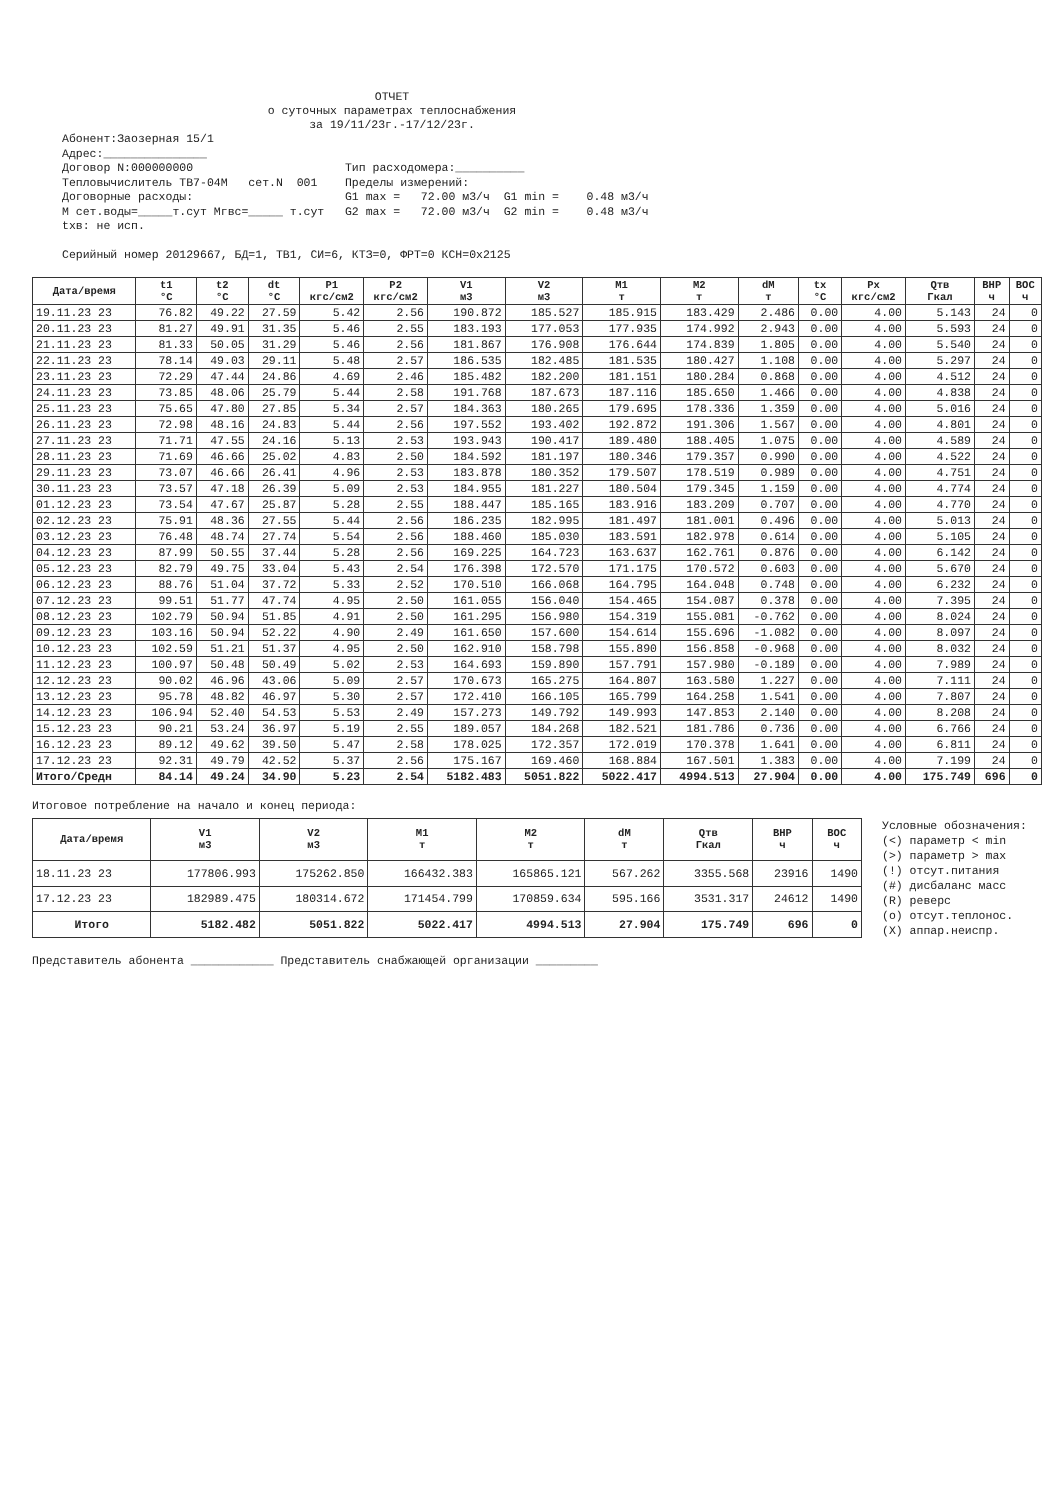ОТЧЕТ
о суточных параметрах теплоснабжения
за 19/11/23г.-17/12/23г.
Абонент:Заозерная 15/1 Адрес:_______________ Договор N:000000000 Тип расходомера:__________ Тепловычислитель ТВ7-04М сет.N 001 Пределы измерений: Договорные расходы: G1 max = 72.00 м3/ч G1 min = 0.48 м3/ч М сет.воды=_____т.сут Мгвс=_____ т.сут G2 max = 72.00 м3/ч G2 min = 0.48 м3/ч txв: не исп. Серийный номер 20129667, БД=1, ТВ1, СИ=6, КТЗ=0, ФРТ=0 КСН=0x2125
| Дата/время | t1 °C | t2 °C | dt °C | P1 кгс/см2 | P2 кгс/см2 | V1 м3 | V2 м3 | M1 т | M2 т | dM т | tx °C | Px кгс/см2 | Qтв Гкал | ВНР ч | ВОС ч |
| --- | --- | --- | --- | --- | --- | --- | --- | --- | --- | --- | --- | --- | --- | --- | --- |
| 19.11.23 23 | 76.82 | 49.22 | 27.59 | 5.42 | 2.56 | 190.872 | 185.527 | 185.915 | 183.429 | 2.486 | 0.00 | 4.00 | 5.143 | 24 | 0 |
| 20.11.23 23 | 81.27 | 49.91 | 31.35 | 5.46 | 2.55 | 183.193 | 177.053 | 177.935 | 174.992 | 2.943 | 0.00 | 4.00 | 5.593 | 24 | 0 |
| 21.11.23 23 | 81.33 | 50.05 | 31.29 | 5.46 | 2.56 | 181.867 | 176.908 | 176.644 | 174.839 | 1.805 | 0.00 | 4.00 | 5.540 | 24 | 0 |
| 22.11.23 23 | 78.14 | 49.03 | 29.11 | 5.48 | 2.57 | 186.535 | 182.485 | 181.535 | 180.427 | 1.108 | 0.00 | 4.00 | 5.297 | 24 | 0 |
| 23.11.23 23 | 72.29 | 47.44 | 24.86 | 4.69 | 2.46 | 185.482 | 182.200 | 181.151 | 180.284 | 0.868 | 0.00 | 4.00 | 4.512 | 24 | 0 |
| 24.11.23 23 | 73.85 | 48.06 | 25.79 | 5.44 | 2.58 | 191.768 | 187.673 | 187.116 | 185.650 | 1.466 | 0.00 | 4.00 | 4.838 | 24 | 0 |
| 25.11.23 23 | 75.65 | 47.80 | 27.85 | 5.34 | 2.57 | 184.363 | 180.265 | 179.695 | 178.336 | 1.359 | 0.00 | 4.00 | 5.016 | 24 | 0 |
| 26.11.23 23 | 72.98 | 48.16 | 24.83 | 5.44 | 2.56 | 197.552 | 193.402 | 192.872 | 191.306 | 1.567 | 0.00 | 4.00 | 4.801 | 24 | 0 |
| 27.11.23 23 | 71.71 | 47.55 | 24.16 | 5.13 | 2.53 | 193.943 | 190.417 | 189.480 | 188.405 | 1.075 | 0.00 | 4.00 | 4.589 | 24 | 0 |
| 28.11.23 23 | 71.69 | 46.66 | 25.02 | 4.83 | 2.50 | 184.592 | 181.197 | 180.346 | 179.357 | 0.990 | 0.00 | 4.00 | 4.522 | 24 | 0 |
| 29.11.23 23 | 73.07 | 46.66 | 26.41 | 4.96 | 2.53 | 183.878 | 180.352 | 179.507 | 178.519 | 0.989 | 0.00 | 4.00 | 4.751 | 24 | 0 |
| 30.11.23 23 | 73.57 | 47.18 | 26.39 | 5.09 | 2.53 | 184.955 | 181.227 | 180.504 | 179.345 | 1.159 | 0.00 | 4.00 | 4.774 | 24 | 0 |
| 01.12.23 23 | 73.54 | 47.67 | 25.87 | 5.28 | 2.55 | 188.447 | 185.165 | 183.916 | 183.209 | 0.707 | 0.00 | 4.00 | 4.770 | 24 | 0 |
| 02.12.23 23 | 75.91 | 48.36 | 27.55 | 5.44 | 2.56 | 186.235 | 182.995 | 181.497 | 181.001 | 0.496 | 0.00 | 4.00 | 5.013 | 24 | 0 |
| 03.12.23 23 | 76.48 | 48.74 | 27.74 | 5.54 | 2.56 | 188.460 | 185.030 | 183.591 | 182.978 | 0.614 | 0.00 | 4.00 | 5.105 | 24 | 0 |
| 04.12.23 23 | 87.99 | 50.55 | 37.44 | 5.28 | 2.56 | 169.225 | 164.723 | 163.637 | 162.761 | 0.876 | 0.00 | 4.00 | 6.142 | 24 | 0 |
| 05.12.23 23 | 82.79 | 49.75 | 33.04 | 5.43 | 2.54 | 176.398 | 172.570 | 171.175 | 170.572 | 0.603 | 0.00 | 4.00 | 5.670 | 24 | 0 |
| 06.12.23 23 | 88.76 | 51.04 | 37.72 | 5.33 | 2.52 | 170.510 | 166.068 | 164.795 | 164.048 | 0.748 | 0.00 | 4.00 | 6.232 | 24 | 0 |
| 07.12.23 23 | 99.51 | 51.77 | 47.74 | 4.95 | 2.50 | 161.055 | 156.040 | 154.465 | 154.087 | 0.378 | 0.00 | 4.00 | 7.395 | 24 | 0 |
| 08.12.23 23 | 102.79 | 50.94 | 51.85 | 4.91 | 2.50 | 161.295 | 156.980 | 154.319 | 155.081 | -0.762 | 0.00 | 4.00 | 8.024 | 24 | 0 |
| 09.12.23 23 | 103.16 | 50.94 | 52.22 | 4.90 | 2.49 | 161.650 | 157.600 | 154.614 | 155.696 | -1.082 | 0.00 | 4.00 | 8.097 | 24 | 0 |
| 10.12.23 23 | 102.59 | 51.21 | 51.37 | 4.95 | 2.50 | 162.910 | 158.798 | 155.890 | 156.858 | -0.968 | 0.00 | 4.00 | 8.032 | 24 | 0 |
| 11.12.23 23 | 100.97 | 50.48 | 50.49 | 5.02 | 2.53 | 164.693 | 159.890 | 157.791 | 157.980 | -0.189 | 0.00 | 4.00 | 7.989 | 24 | 0 |
| 12.12.23 23 | 90.02 | 46.96 | 43.06 | 5.09 | 2.57 | 170.673 | 165.275 | 164.807 | 163.580 | 1.227 | 0.00 | 4.00 | 7.111 | 24 | 0 |
| 13.12.23 23 | 95.78 | 48.82 | 46.97 | 5.30 | 2.57 | 172.410 | 166.105 | 165.799 | 164.258 | 1.541 | 0.00 | 4.00 | 7.807 | 24 | 0 |
| 14.12.23 23 | 106.94 | 52.40 | 54.53 | 5.53 | 2.49 | 157.273 | 149.792 | 149.993 | 147.853 | 2.140 | 0.00 | 4.00 | 8.208 | 24 | 0 |
| 15.12.23 23 | 90.21 | 53.24 | 36.97 | 5.19 | 2.55 | 189.057 | 184.268 | 182.521 | 181.786 | 0.736 | 0.00 | 4.00 | 6.766 | 24 | 0 |
| 16.12.23 23 | 89.12 | 49.62 | 39.50 | 5.47 | 2.58 | 178.025 | 172.357 | 172.019 | 170.378 | 1.641 | 0.00 | 4.00 | 6.811 | 24 | 0 |
| 17.12.23 23 | 92.31 | 49.79 | 42.52 | 5.37 | 2.56 | 175.167 | 169.460 | 168.884 | 167.501 | 1.383 | 0.00 | 4.00 | 7.199 | 24 | 0 |
| Итого/Средн | 84.14 | 49.24 | 34.90 | 5.23 | 2.54 | 5182.483 | 5051.822 | 5022.417 | 4994.513 | 27.904 | 0.00 | 4.00 | 175.749 | 696 | 0 |
Итоговое потребление на начало и конец периода:
| Дата/время | V1 м3 | V2 м3 | M1 т | M2 т | dM т | Qтв Гкал | ВНР ч | ВОС ч |
| --- | --- | --- | --- | --- | --- | --- | --- | --- |
| 18.11.23 23 | 177806.993 | 175262.850 | 166432.383 | 165865.121 | 567.262 | 3355.568 | 23916 | 1490 |
| 17.12.23 23 | 182989.475 | 180314.672 | 171454.799 | 170859.634 | 595.166 | 3531.317 | 24612 | 1490 |
| Итого | 5182.482 | 5051.822 | 5022.417 | 4994.513 | 27.904 | 175.749 | 696 | 0 |
Условные обозначения: (<) параметр < min (>) параметр > max (!) отсут.питания (#) дисбаланс масс (R) реверс (o) отсут.теплонос. (X) аппар.неиспр.
Представитель абонента ____________ Представитель снабжающей организации _________